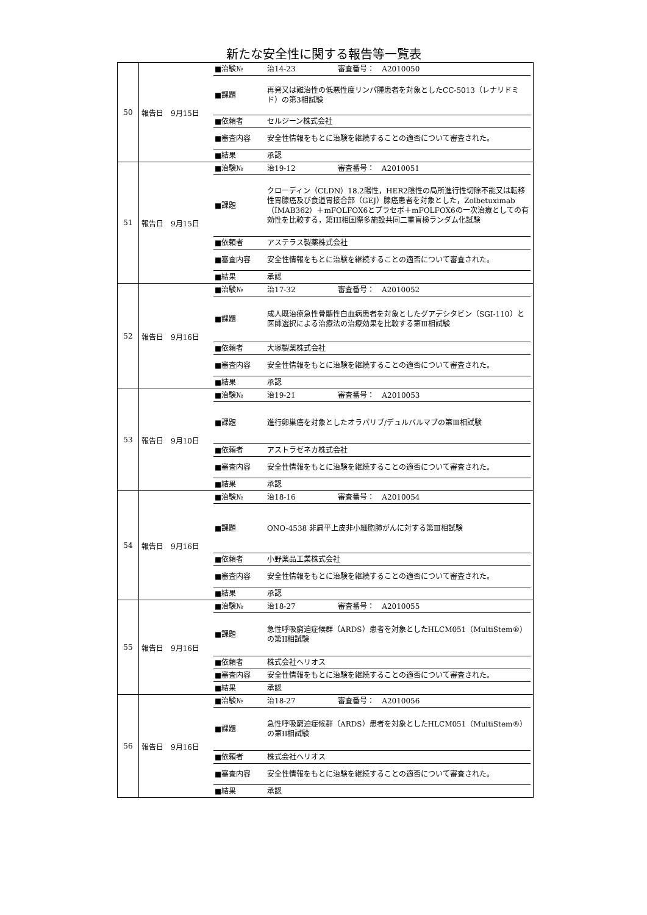新たな安全性に関する報告等一覧表
| 50 | 報告日 9月15日 | / ■治験№ / 治14-23 / 審査番号： A2010050 / / ■課題 / 再発又は難治性の低悪性度リンパ腫患者を対象としたCC-5013（レナリドミド）の第3相試験 / / / ■依頼者 / セルジーン株式会社 / / / ■審査内容 / 安全性情報をもとに治験を継続することの適否について審査された。 / / / ■結果 / 承認 / / |
| 51 | 報告日 9月15日 | / ■治験№ / 治19-12 / 審査番号： A2010051 / / ■課題 / クローディン（CLDN）18.2陽性，HER2陰性の局所進行性切除不能又は転移性胃腺癌及び食道胃接合部（GEJ）腺癌患者を対象とした，Zolbetuximab（IMAB362）＋mFOLFOX6とプラセボ＋mFOLFOX6の一次治療としての有効性を比較する，第III相国際多施設共同二重盲検ランダム化試験 / / / ■依頼者 / アステラス製薬株式会社 / / / ■審査内容 / 安全性情報をもとに治験を継続することの適否について審査された。 / / / ■結果 / 承認 / / |
| 52 | 報告日 9月16日 | / ■治験№ / 治17-32 / 審査番号： A2010052 / / ■課題 / 成人既治療急性骨髄性白血病患者を対象としたグアデシタビン（SGI-110）と医師選択による治療法の治療効果を比較する第Ⅲ相試験 / / / ■依頼者 / 大塚製薬株式会社 / / / ■審査内容 / 安全性情報をもとに治験を継続することの適否について審査された。 / / / ■結果 / 承認 / / |
| 53 | 報告日 9月10日 | / ■治験№ / 治19-21 / 審査番号： A2010053 / / ■課題 / 進行卵巣癌を対象としたオラパリブ/デュルバルマブの第Ⅲ相試験 / / / ■依頼者 / アストラゼネカ株式会社 / / / ■審査内容 / 安全性情報をもとに治験を継続することの適否について審査された。 / / / ■結果 / 承認 / / |
| 54 | 報告日 9月16日 | / ■治験№ / 治18-16 / 審査番号： A2010054 / / ■課題 / ONO-4538 非扁平上皮非小細胞肺がんに対する第Ⅲ相試験 / / / ■依頼者 / 小野薬品工業株式会社 / / / ■審査内容 / 安全性情報をもとに治験を継続することの適否について審査された。 / / / ■結果 / 承認 / / |
| 55 | 報告日 9月16日 | / ■治験№ / 治18-27 / 審査番号： A2010055 / / ■課題 / 急性呼吸窮迫症候群（ARDS）患者を対象としたHLCM051（MultiStem®）の第II相試験 / / / ■依頼者 / 株式会社ヘリオス / / / ■審査内容 / 安全性情報をもとに治験を継続することの適否について審査された。 / / / ■結果 / 承認 / / |
| 56 | 報告日 9月16日 | / ■治験№ / 治18-27 / 審査番号： A2010056 / / ■課題 / 急性呼吸窮迫症候群（ARDS）患者を対象としたHLCM051（MultiStem®）の第II相試験 / / / ■依頼者 / 株式会社ヘリオス / / / ■審査内容 / 安全性情報をもとに治験を継続することの適否について審査された。 / / / ■結果 / 承認 / / |